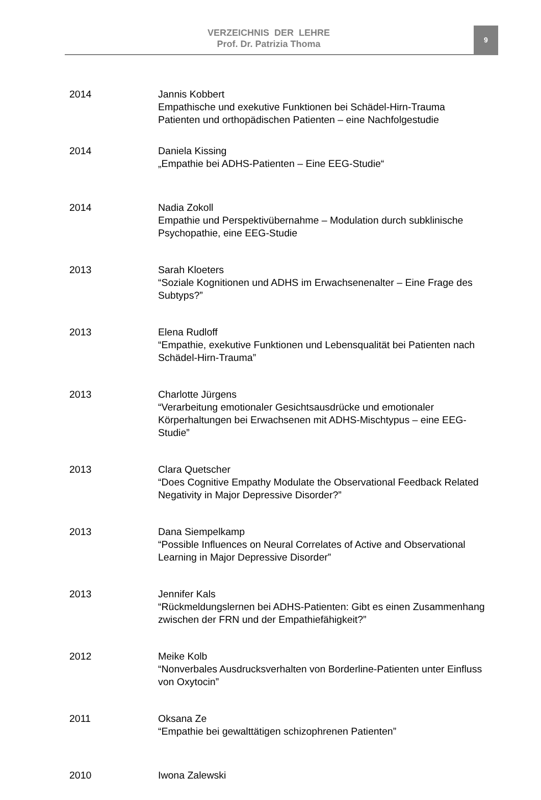VERZEICHNIS DER LEHRE
Prof. Dr. Patrizia Thoma
9
2014 Jannis Kobbert
Empathische und exekutive Funktionen bei Schädel-Hirn-Trauma Patienten und orthopädischen Patienten – eine Nachfolgestudie
2014 Daniela Kissing
„Empathie bei ADHS-Patienten – Eine EEG-Studie“
2014 Nadia Zokoll
Empathie und Perspektivübernahme – Modulation durch subklinische Psychopathie, eine EEG-Studie
2013 Sarah Kloeters
“Soziale Kognitionen und ADHS im Erwachsenenalter – Eine Frage des Subtyps?”
2013 Elena Rudloff
“Empathie, exekutive Funktionen und Lebensqualität bei Patienten nach Schädel-Hirn-Trauma”
2013 Charlotte Jürgens
“Verarbeitung emotionaler Gesichtsausdrücke und emotionaler Körperhaltungen bei Erwachsenen mit ADHS-Mischtypus – eine EEG-Studie”
2013 Clara Quetscher
“Does Cognitive Empathy Modulate the Observational Feedback Related Negativity in Major Depressive Disorder?”
2013 Dana Siempelkamp
“Possible Influences on Neural Correlates of Active and Observational Learning in Major Depressive Disorder”
2013 Jennifer Kals
“Rückmeldungslernen bei ADHS-Patienten: Gibt es einen Zusammenhang zwischen der FRN und der Empathiefähigkeit?”
2012 Meike Kolb
“Nonverbales Ausdrucksverhalten von Borderline-Patienten unter Einfluss von Oxytocin”
2011 Oksana Ze
“Empathie bei gewalttätigen schizophrenen Patienten”
2010 Iwona Zalewski